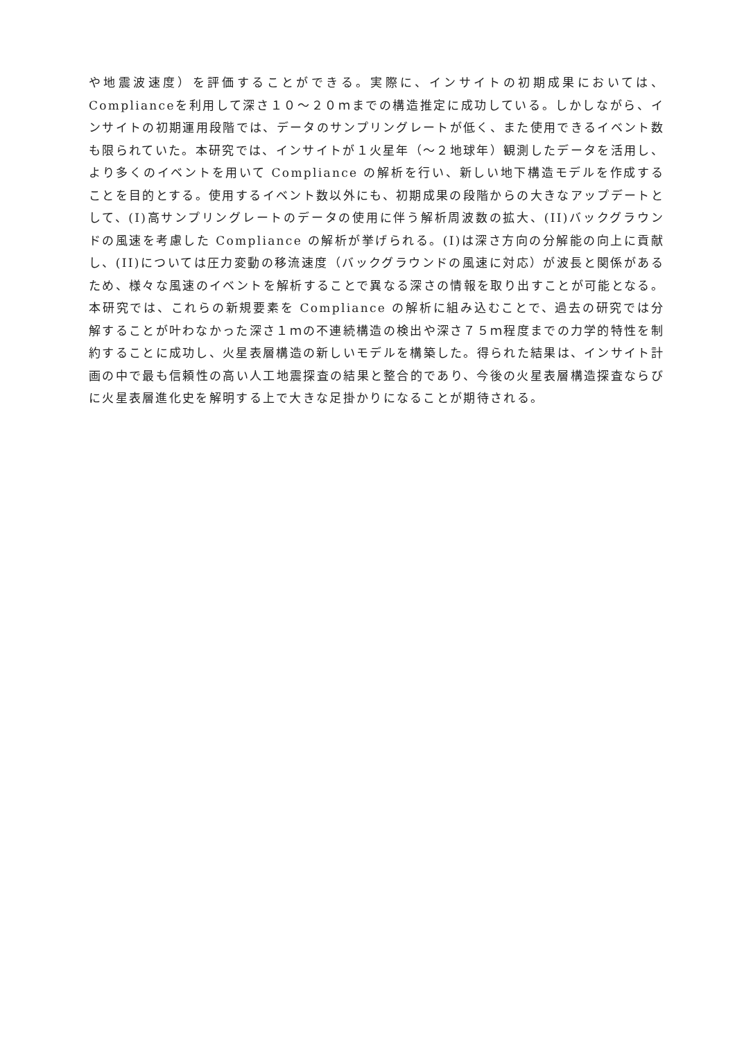や地震波速度）を評価することができる。実際に、インサイトの初期成果においては、Complianceを利用して深さ１０～２０ｍまでの構造推定に成功している。しかしながら、インサイトの初期運用段階では、データのサンプリングレートが低く、また使用できるイベント数も限られていた。本研究では、インサイトが１火星年（～２地球年）観測したデータを活用し、より多くのイベントを用いて Compliance の解析を行い、新しい地下構造モデルを作成することを目的とする。使用するイベント数以外にも、初期成果の段階からの大きなアップデートとして、(I)高サンプリングレートのデータの使用に伴う解析周波数の拡大、(II)バックグラウンドの風速を考慮した Compliance の解析が挙げられる。(I)は深さ方向の分解能の向上に貢献し、(II)については圧力変動の移流速度（バックグラウンドの風速に対応）が波長と関係があるため、様々な風速のイベントを解析することで異なる深さの情報を取り出すことが可能となる。本研究では、これらの新規要素を Compliance の解析に組み込むことで、過去の研究では分解することが叶わなかった深さ１ｍの不連続構造の検出や深さ７５ｍ程度までの力学的特性を制約することに成功し、火星表層構造の新しいモデルを構築した。得られた結果は、インサイト計画の中で最も信頼性の高い人工地震探査の結果と整合的であり、今後の火星表層構造探査ならびに火星表層進化史を解明する上で大きな足掛かりになることが期待される。